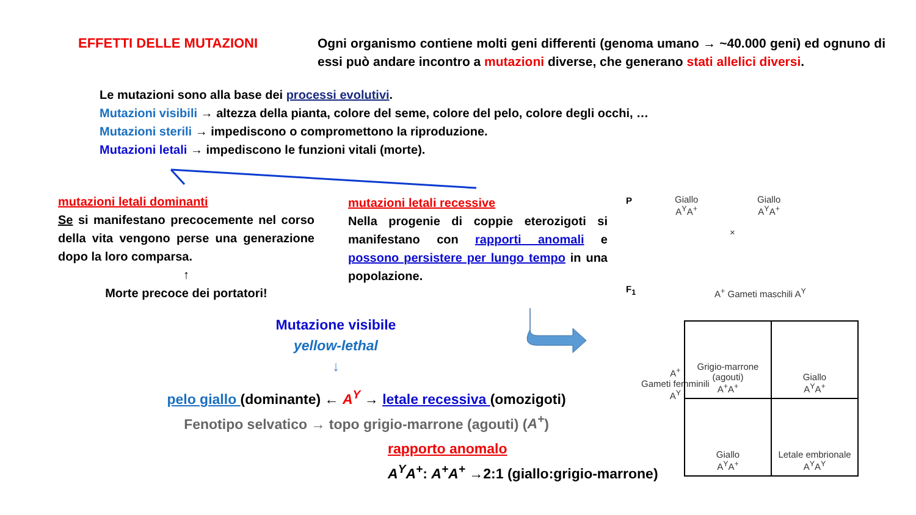EFFETTI DELLE MUTAZIONI
Ogni organismo contiene molti geni differenti (genoma umano → ~40.000 geni) ed ognuno di essi può andare incontro a mutazioni diverse, che generano stati allelici diversi.
Le mutazioni sono alla base dei processi evolutivi.
Mutazioni visibili → altezza della pianta, colore del seme, colore del pelo, colore degli occhi, …
Mutazioni sterili → impediscono o compromettono la riproduzione.
Mutazioni letali → impediscono le funzioni vitali (morte).
mutazioni letali dominanti
Se si manifestano precocemente nel corso della vita vengono perse una generazione dopo la loro comparsa.
↑
Morte precoce dei portatori!
mutazioni letali recessive
Nella progenie di coppie eterozigoti si manifestano con rapporti anomali e possono persistere per lungo tempo in una popolazione.
Mutazione visibile
yellow-lethal
↓
pelo giallo (dominante) ← A<sup>Y</sup> → letale recessiva (omozigoti)
Fenotipo selvatico → topo grigio-marrone (agouti) (A<sup>+</sup>)
rapporto anomalo
A<sup>Y</sup>A<sup>+</sup>: A<sup>+</sup>A<sup>+</sup> →2:1 (giallo:grigio-marrone)
P
Giallo
A<sup>Y</sup>A<sup>+</sup>
Giallo
A<sup>Y</sup>A<sup>+</sup>
×
F<sub>1</sub> A<sup>+</sup> Gameti maschili A<sup>Y</sup>
A<sup>+</sup>
Gameti femminili
A<sup>Y</sup>
| Grigio-marrone (agouti) A<sup>+</sup>A<sup>+</sup> | Giallo A<sup>Y</sup>A<sup>+</sup> |
| Giallo A<sup>Y</sup>A<sup>+</sup> | Letale embrionale A<sup>Y</sup>A<sup>Y</sup> |